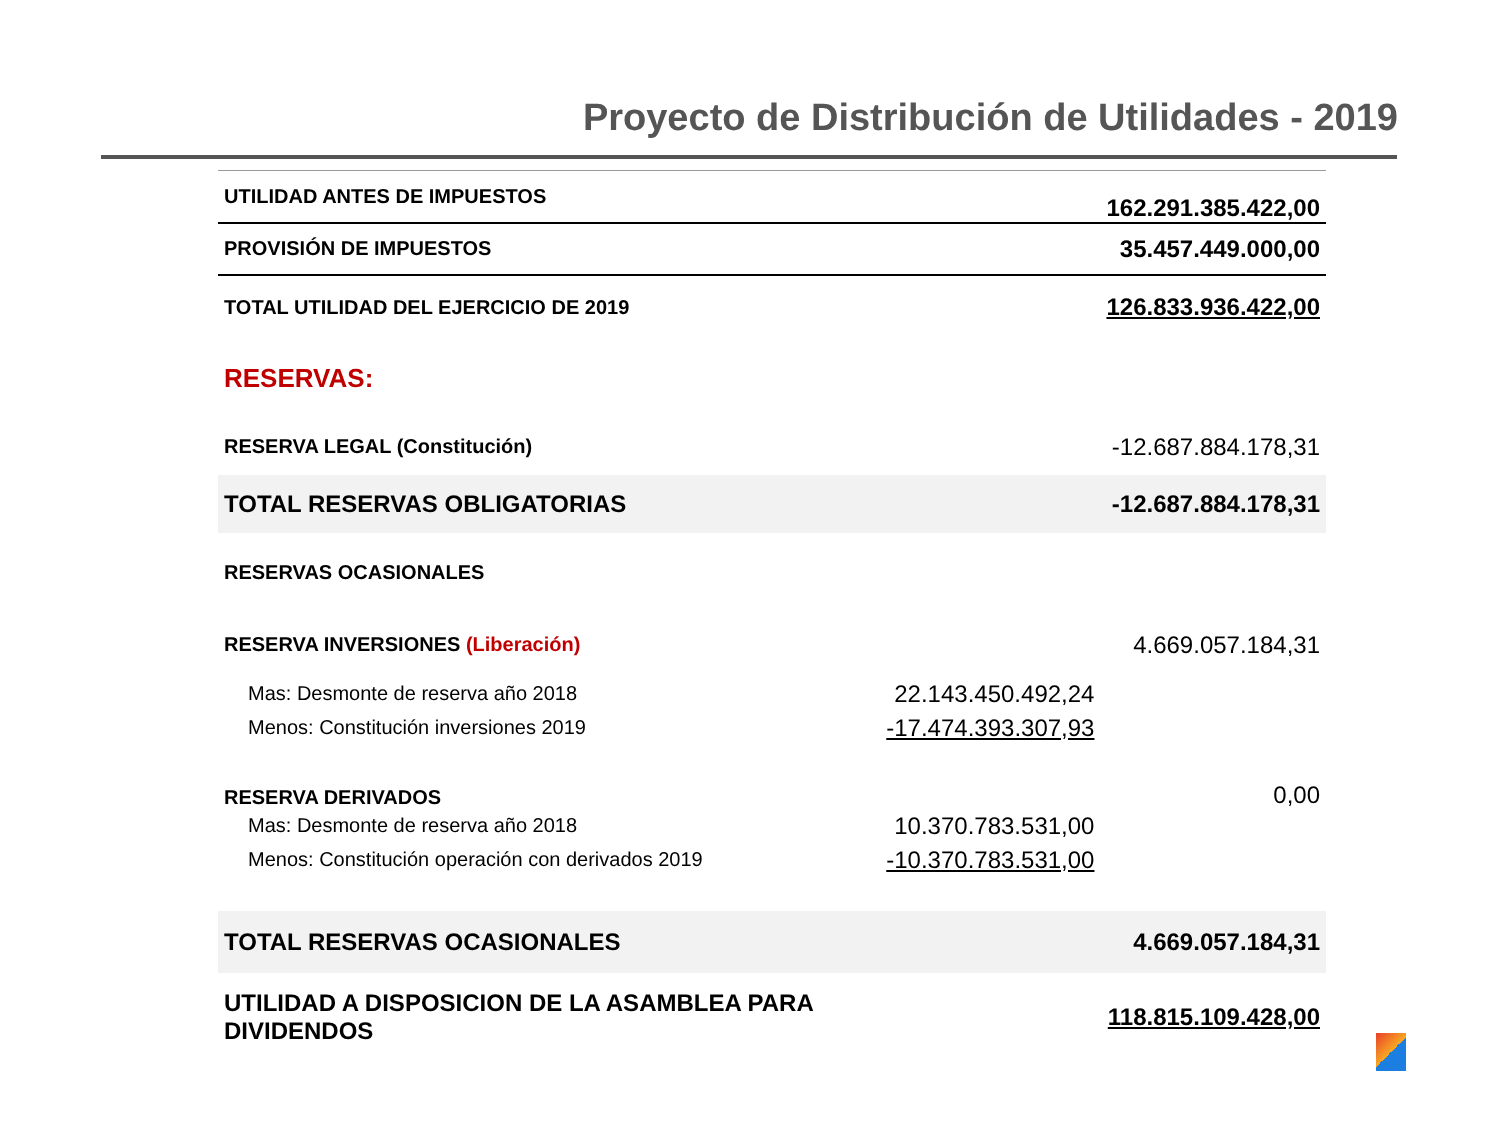Proyecto de Distribución de Utilidades - 2019
| UTILIDAD ANTES DE IMPUESTOS | | 162.291.385.422,00 |
| PROVISIÓN DE IMPUESTOS | | 35.457.449.000,00 |
| TOTAL UTILIDAD DEL EJERCICIO DE 2019 | | 126.833.936.422,00 |
| RESERVAS: | | |
| RESERVA LEGAL (Constitución) | | -12.687.884.178,31 |
| TOTAL RESERVAS OBLIGATORIAS | | -12.687.884.178,31 |
| RESERVAS OCASIONALES | | |
| RESERVA INVERSIONES (Liberación) | | 4.669.057.184,31 |
| Mas: Desmonte de reserva año 2018 | 22.143.450.492,24 | |
| Menos: Constitución inversiones 2019 | -17.474.393.307,93 | |
| RESERVA DERIVADOS | | 0,00 |
| Mas: Desmonte de reserva año 2018 | 10.370.783.531,00 | |
| Menos: Constitución operación con derivados 2019 | -10.370.783.531,00 | |
| TOTAL RESERVAS OCASIONALES | | 4.669.057.184,31 |
| UTILIDAD A DISPOSICION DE LA ASAMBLEA PARA DIVIDENDOS | | 118.815.109.428,00 |